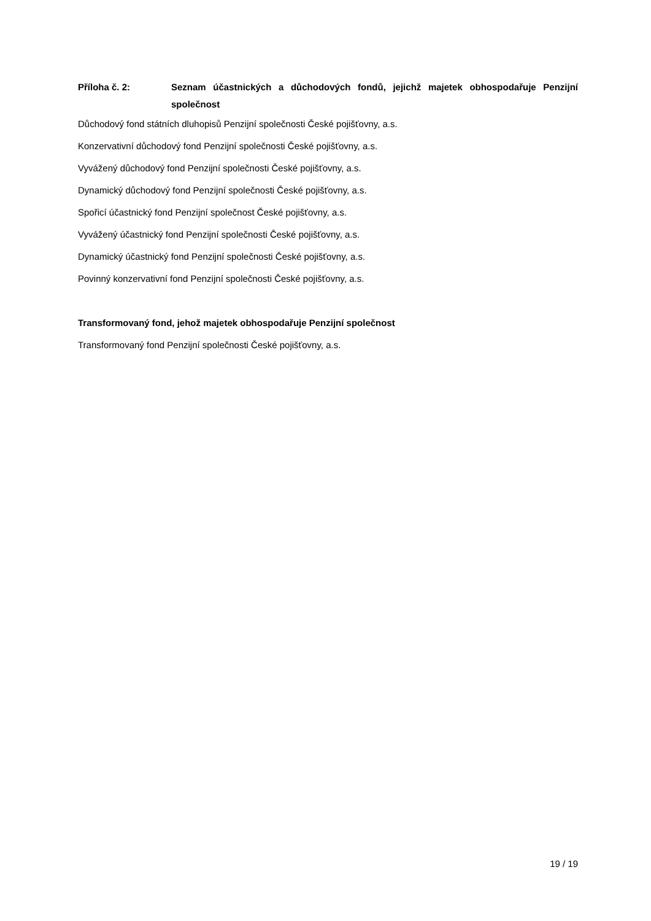Příloha č. 2: Seznam účastnických a důchodových fondů, jejichž majetek obhospodařuje Penzijní společnost
Důchodový fond státních dluhopisů Penzijní společnosti České pojišťovny, a.s.
Konzervativní důchodový fond Penzijní společnosti České pojišťovny, a.s.
Vyvážený důchodový fond Penzijní společnosti České pojišťovny, a.s.
Dynamický důchodový fond Penzijní společnosti České pojišťovny, a.s.
Spořicí účastnický fond Penzijní společnost České pojišťovny, a.s.
Vyvážený účastnický fond Penzijní společnosti České pojišťovny, a.s.
Dynamický účastnický fond Penzijní společnosti České pojišťovny, a.s.
Povinný konzervativní fond Penzijní společnosti České pojišťovny, a.s.
Transformovaný fond, jehož majetek obhospodařuje Penzijní společnost
Transformovaný fond Penzijní společnosti České pojišťovny, a.s.
19 / 19